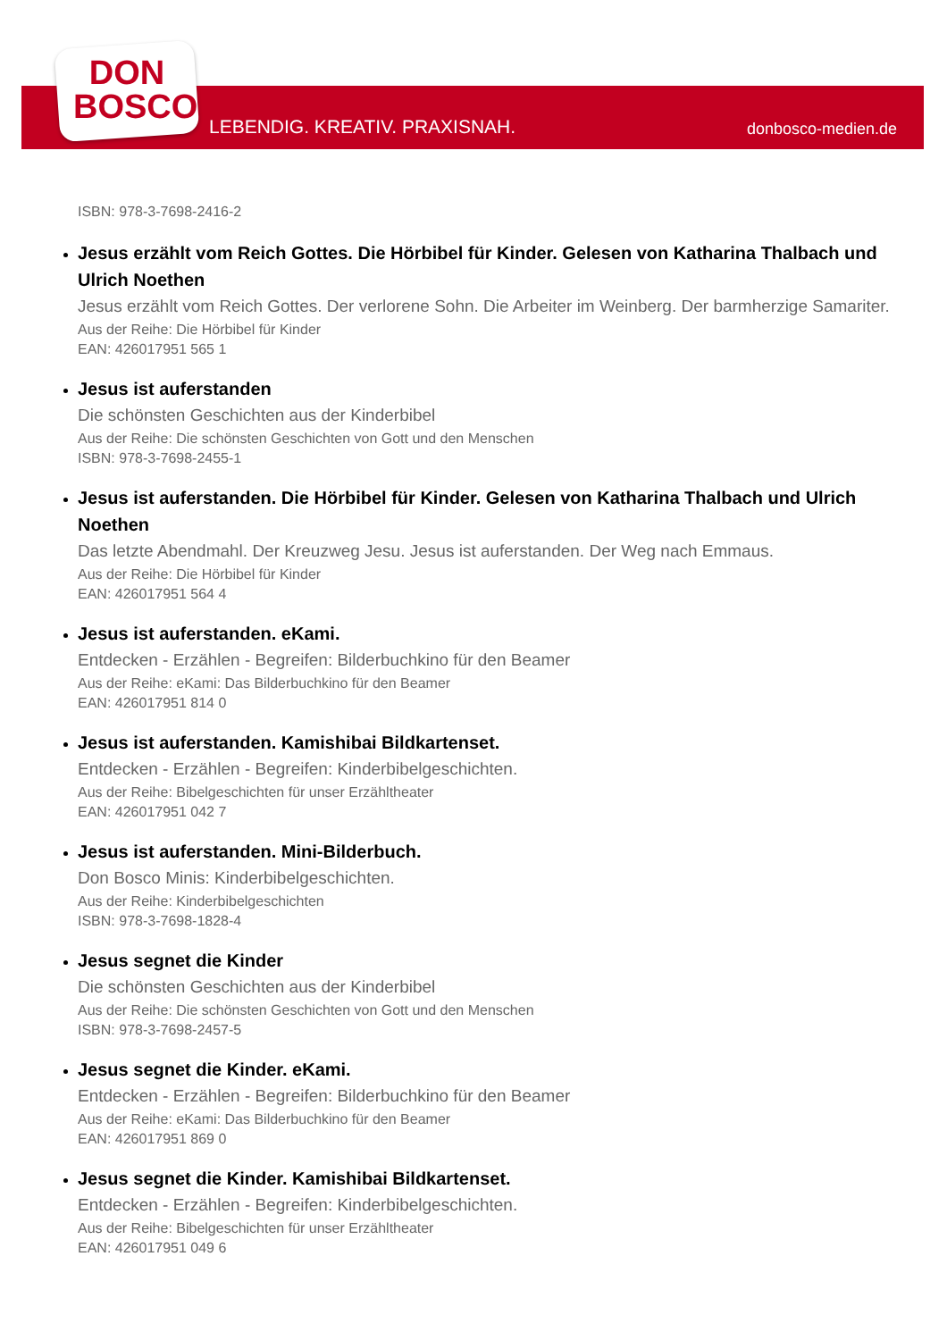DON
BOSCO
LEBENDIG. KREATIV. PRAXISNAH. donbosco-medien.de
ISBN: 978-3-7698-2416-2
Jesus erzählt vom Reich Gottes. Die Hörbibel für Kinder. Gelesen von Katharina Thalbach und Ulrich Noethen
Jesus erzählt vom Reich Gottes. Der verlorene Sohn. Die Arbeiter im Weinberg. Der barmherzige Samariter.
Aus der Reihe: Die Hörbibel für Kinder
EAN: 426017951 565 1
Jesus ist auferstanden
Die schönsten Geschichten aus der Kinderbibel
Aus der Reihe: Die schönsten Geschichten von Gott und den Menschen
ISBN: 978-3-7698-2455-1
Jesus ist auferstanden. Die Hörbibel für Kinder. Gelesen von Katharina Thalbach und Ulrich Noethen
Das letzte Abendmahl. Der Kreuzweg Jesu. Jesus ist auferstanden. Der Weg nach Emmaus.
Aus der Reihe: Die Hörbibel für Kinder
EAN: 426017951 564 4
Jesus ist auferstanden. eKami.
Entdecken - Erzählen - Begreifen: Bilderbuchkino für den Beamer
Aus der Reihe: eKami: Das Bilderbuchkino für den Beamer
EAN: 426017951 814 0
Jesus ist auferstanden. Kamishibai Bildkartenset.
Entdecken - Erzählen - Begreifen: Kinderbibelgeschichten.
Aus der Reihe: Bibelgeschichten für unser Erzähltheater
EAN: 426017951 042 7
Jesus ist auferstanden. Mini-Bilderbuch.
Don Bosco Minis: Kinderbibelgeschichten.
Aus der Reihe: Kinderbibelgeschichten
ISBN: 978-3-7698-1828-4
Jesus segnet die Kinder
Die schönsten Geschichten aus der Kinderbibel
Aus der Reihe: Die schönsten Geschichten von Gott und den Menschen
ISBN: 978-3-7698-2457-5
Jesus segnet die Kinder. eKami.
Entdecken - Erzählen - Begreifen: Bilderbuchkino für den Beamer
Aus der Reihe: eKami: Das Bilderbuchkino für den Beamer
EAN: 426017951 869 0
Jesus segnet die Kinder. Kamishibai Bildkartenset.
Entdecken - Erzählen - Begreifen: Kinderbibelgeschichten.
Aus der Reihe: Bibelgeschichten für unser Erzähltheater
EAN: 426017951 049 6